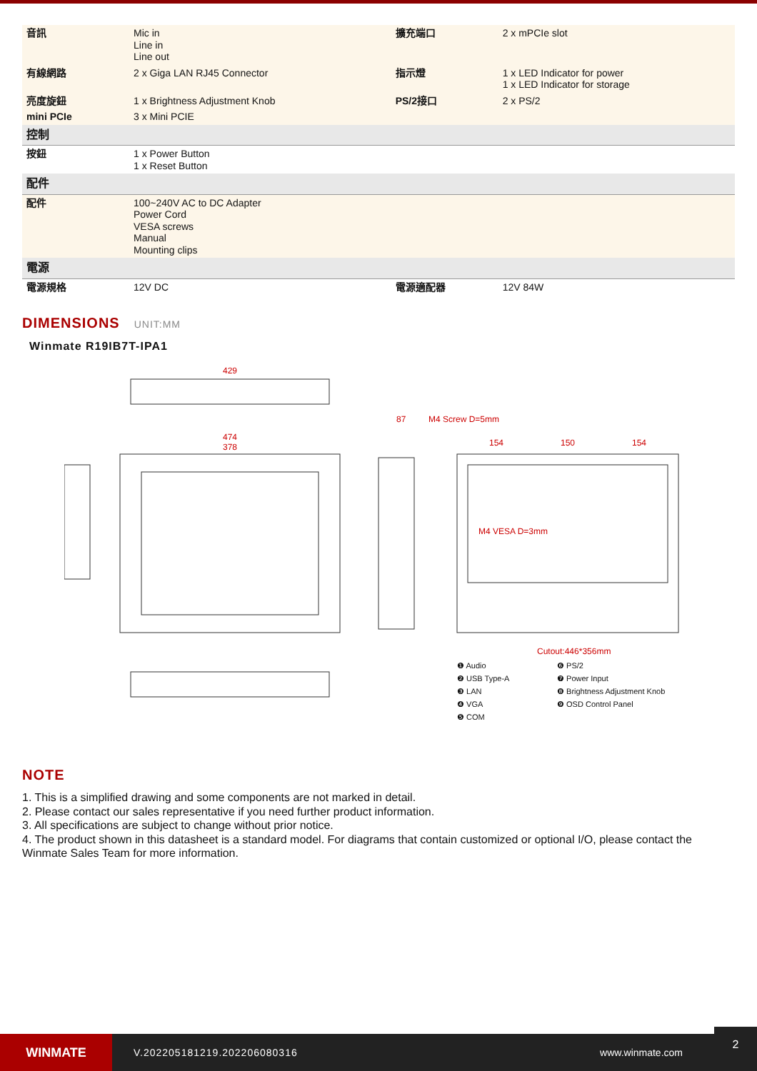| 音訊 | Mic in Line in Line out | 擴充端口 | 2 x mPCIe slot |
| 有線網路 | 2 x Giga LAN RJ45 Connector | 指示燈 | 1 x LED Indicator for power 1 x LED Indicator for storage |
| 亮度旋鈕 | 1 x Brightness Adjustment Knob | PS/2接口 | 2 x PS/2 |
| mini PCIe | 3 x Mini PCIE | | |
| 控制 | | | |
| 按鈕 | 1 x Power Button 1 x Reset Button | | |
| 配件 | | | |
| 配件 | 100~240V AC to DC Adapter Power Cord VESA screws Manual Mounting clips | | |
| 電源 | | | |
| 電源規格 | 12V DC | 電源適配器 | 12V 84W |
DIMENSIONS UNIT:MM
Winmate R19IB7T-IPA1
429
474
378
87
M4 Screw D=5mm
154
150
154
M4 VESA D=3mm
Cutout:446*356mm
❶ Audio
❻ PS/2
❷ USB Type-A
❼ Power Input
❸ LAN
❽ Brightness Adjustment Knob
❹ VGA
❾ OSD Control Panel
❺ COM
NOTE
1. This is a simplified drawing and some components are not marked in detail.
2. Please contact our sales representative if you need further product information.
3. All specifications are subject to change without prior notice.
4. The product shown in this datasheet is a standard model. For diagrams that contain customized or optional I/O, please contact the Winmate Sales Team for more information.
WINMATE
V.202205181219.202206080316 www.winmate.com
2